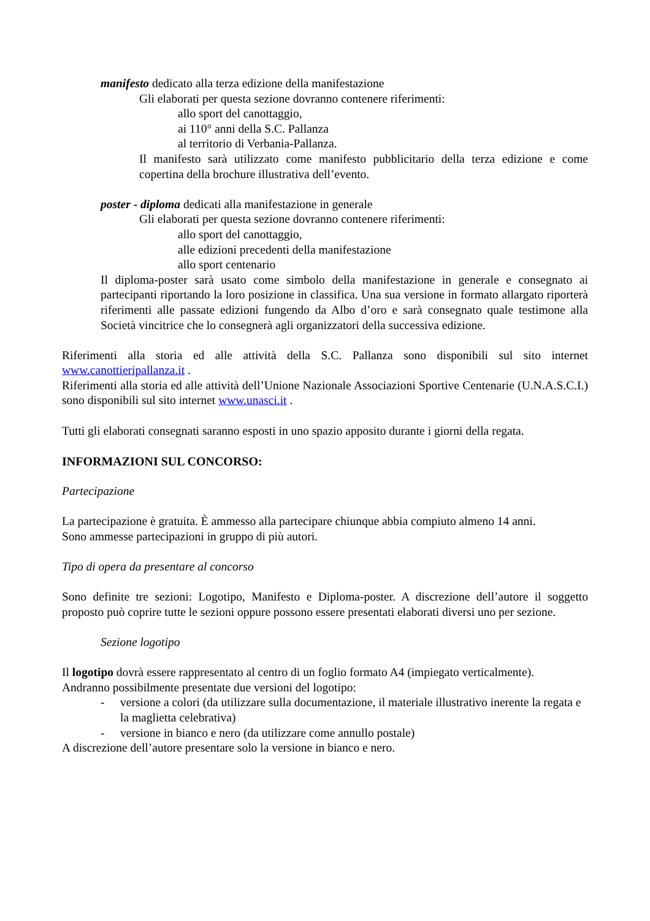manifesto dedicato alla terza edizione della manifestazione
Gli elaborati per questa sezione dovranno contenere riferimenti:
allo sport del canottaggio,
ai 110° anni della S.C. Pallanza
al territorio di Verbania-Pallanza.
Il manifesto sarà utilizzato come manifesto pubblicitario della terza edizione e come copertina della brochure illustrativa dell’evento.
poster - diploma dedicati alla manifestazione in generale
Gli elaborati per questa sezione dovranno contenere riferimenti:
allo sport del canottaggio,
alle edizioni precedenti della manifestazione
allo sport centenario
Il diploma-poster sarà usato come simbolo della manifestazione in generale e consegnato ai partecipanti riportando la loro posizione in classifica. Una sua versione in formato allargato riporterà riferimenti alle passate edizioni fungendo da Albo d’oro e sarà consegnato quale testimone alla Società vincitrice che lo consegnerà agli organizzatori della successiva edizione.
Riferimenti alla storia ed alle attività della S.C. Pallanza sono disponibili sul sito internet www.canottieripallanza.it .
Riferimenti alla storia ed alle attività dell’Unione Nazionale Associazioni Sportive Centenarie (U.N.A.S.C.I.) sono disponibili sul sito internet www.unasci.it .
Tutti gli elaborati consegnati saranno esposti in uno spazio apposito durante i giorni della regata.
INFORMAZIONI SUL CONCORSO:
Partecipazione
La partecipazione è gratuita. È ammesso alla partecipare chiunque abbia compiuto almeno 14 anni.
Sono ammesse partecipazioni in gruppo di più autori.
Tipo di opera da presentare al concorso
Sono definite tre sezioni: Logotipo, Manifesto e Diploma-poster. A discrezione dell’autore il soggetto proposto può coprire tutte le sezioni oppure possono essere presentati elaborati diversi uno per sezione.
Sezione logotipo
Il logotipo dovrà essere rappresentato al centro di un foglio formato A4 (impiegato verticalmente).
Andranno possibilmente presentate due versioni del logotipo:
- versione a colori (da utilizzare sulla documentazione, il materiale illustrativo inerente la regata e la maglietta celebrativa)
- versione in bianco e nero (da utilizzare come annullo postale)
A discrezione dell’autore presentare solo la versione in bianco e nero.